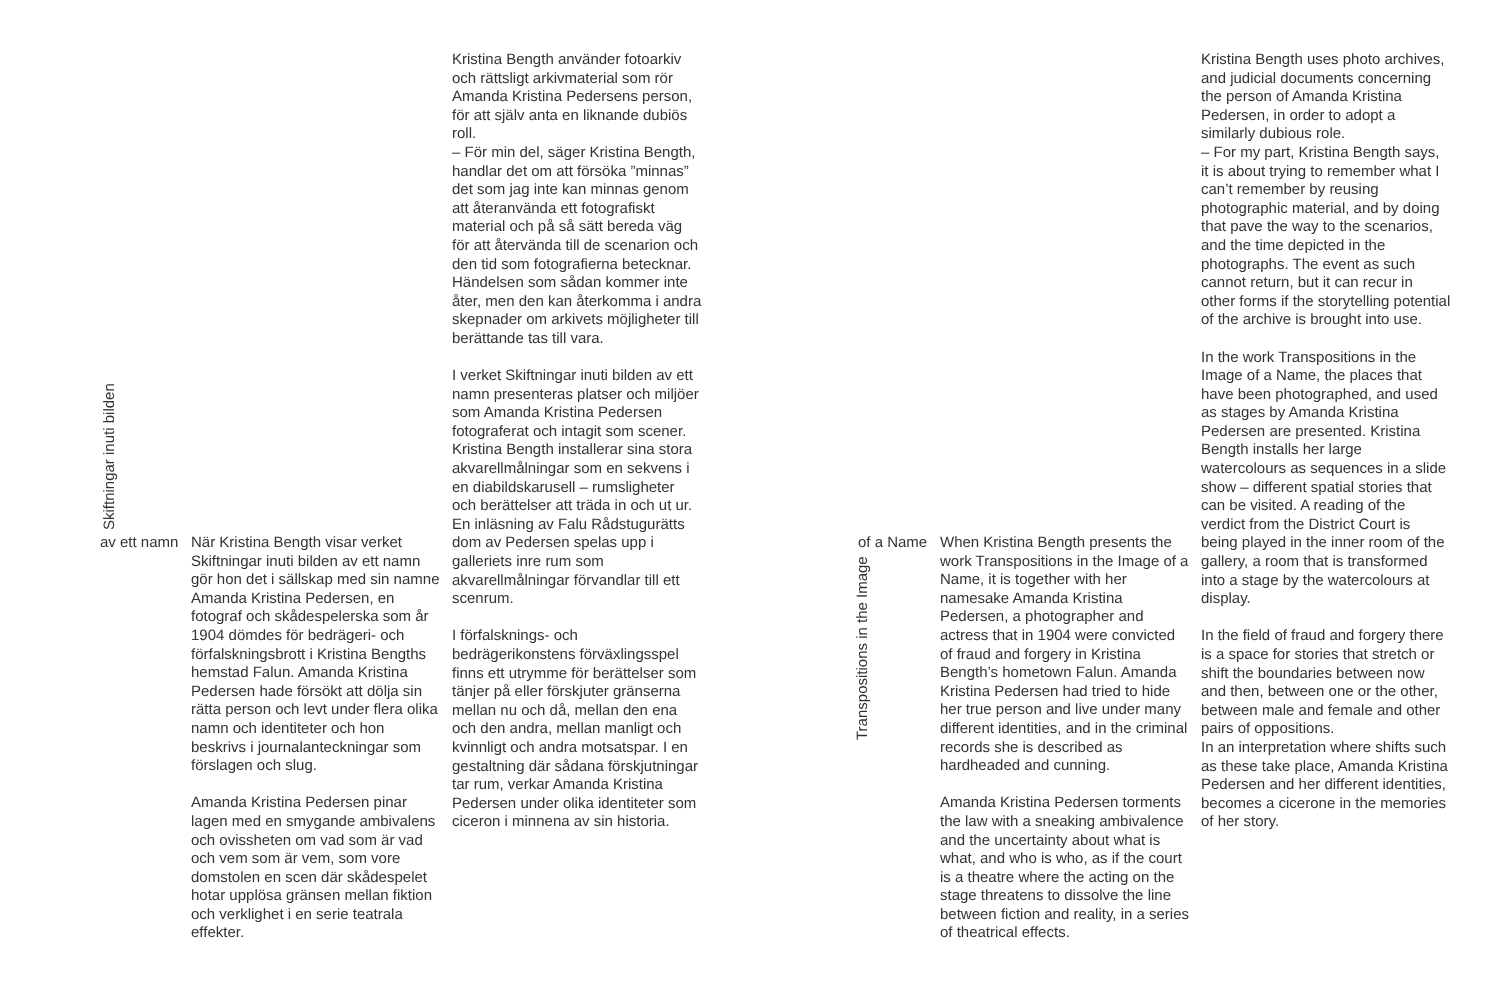Skiftningar inuti bilden
av ett namn
När Kristina Bength visar verket Skiftningar inuti bilden av ett namn gör hon det i sällskap med sin namne Amanda Kristina Pedersen, en fotograf och skådespelerska som år 1904 dömdes för bedrägeri- och förfalskningsbrott i Kristina Bengths hemstad Falun. Amanda Kristina Pedersen hade försökt att dölja sin rätta person och levt under flera olika namn och identiteter och hon beskrivs i journalanteckningar som förslagen och slug.
Amanda Kristina Pedersen pinar lagen med en smygande ambivalens och ovissheten om vad som är vad och vem som är vem, som vore domstolen en scen där skådespelet hotar upplösa gränsen mellan fiktion och verklighet i en serie teatrala effekter.
Kristina Bength använder fotoarkiv och rättsligt arkivmaterial som rör Amanda Kristina Pedersens person, för att själv anta en liknande dubiös roll.
– För min del, säger Kristina Bength, handlar det om att försöka ”minnas” det som jag inte kan minnas genom att återanvända ett fotografiskt material och på så sätt bereda väg för att återvända till de scenarion och den tid som fotografierna betecknar. Händelsen som sådan kommer inte åter, men den kan återkomma i andra skepnader om arkivets möjligheter till berättande tas till vara.
I verket Skiftningar inuti bilden av ett namn presenteras platser och miljöer som Amanda Kristina Pedersen fotograferat och intagit som scener. Kristina Bength installerar sina stora akvarellmålningar som en sekvens i en diabildskarusell – rumsligheter och berättelser att träda in och ut ur. En inläsning av Falu Rådstugurätts dom av Pedersen spelas upp i galleriets inre rum som akvarellmålningar förvandlar till ett scenrum.
I förfalsknings- och bedrägerikonstens förväxlingsspel finns ett utrymme för berättelser som tänjer på eller förskjuter gränserna mellan nu och då, mellan den ena och den andra, mellan manligt och kvinnligt och andra motsatspar. I en gestaltning där sådana förskjutningar tar rum, verkar Amanda Kristina Pedersen under olika identiteter som ciceron i minnena av sin historia.
of a Name
Transpositions in the Image
When Kristina Bength presents the work Transpositions in the Image of a Name, it is together with her namesake Amanda Kristina Pedersen, a photographer and actress that in 1904 were convicted of fraud and forgery in Kristina Bength’s hometown Falun. Amanda Kristina Pedersen had tried to hide her true person and live under many different identities, and in the criminal records she is described as hardheaded and cunning.
Amanda Kristina Pedersen torments the law with a sneaking ambivalence and the uncertainty about what is what, and who is who, as if the court is a theatre where the acting on the stage threatens to dissolve the line between fiction and reality, in a series of theatrical effects.
Kristina Bength uses photo archives, and judicial documents concerning the person of Amanda Kristina Pedersen, in order to adopt a similarly dubious role.
– For my part, Kristina Bength says, it is about trying to remember what I can’t remember by reusing photographic material, and by doing that pave the way to the scenarios, and the time depicted in the photographs. The event as such cannot return, but it can recur in other forms if the storytelling potential of the archive is brought into use.
In the work Transpositions in the Image of a Name, the places that have been photographed, and used as stages by Amanda Kristina Pedersen are presented. Kristina Bength installs her large watercolours as sequences in a slide show – different spatial stories that can be visited. A reading of the verdict from the District Court is being played in the inner room of the gallery, a room that is transformed into a stage by the watercolours at display.
In the field of fraud and forgery there is a space for stories that stretch or shift the boundaries between now and then, between one or the other, between male and female and other pairs of oppositions.
In an interpretation where shifts such as these take place, Amanda Kristina Pedersen and her different identities, becomes a cicerone in the memories of her story.